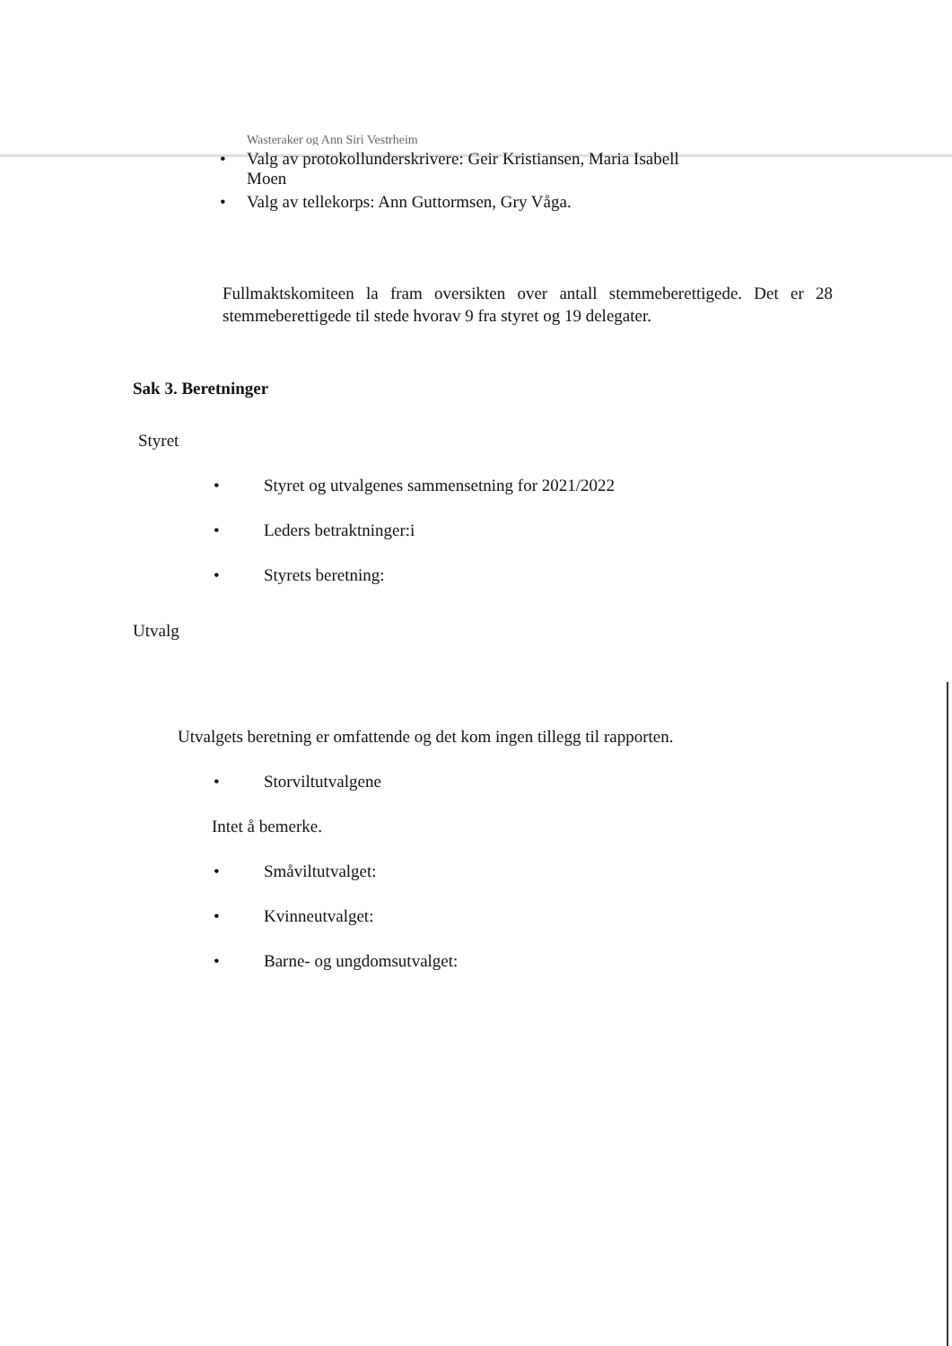Wasteraker og Ann Siri Vestrheim
• Valg av protokollunderskrivere: Geir Kristiansen, Maria Isabell Moen
• Valg av tellekorps: Ann Guttormsen, Gry Våga.
Fullmaktskomiteen la fram oversikten over antall stemmeberettigede. Det er 28 stemmeberettigede til stede hvorav 9 fra styret og 19 delegater.
Sak 3. Beretninger
Styret
• Styret og utvalgenes sammensetning for 2021/2022
• Leders betraktninger:i
• Styrets beretning:
Utvalg
Utvalgets beretning er omfattende og det kom ingen tillegg til rapporten.
• Storviltutvalgene
Intet å bemerke.
• Småviltutvalget:
• Kvinneutvalget:
• Barne- og ungdomsutvalget: